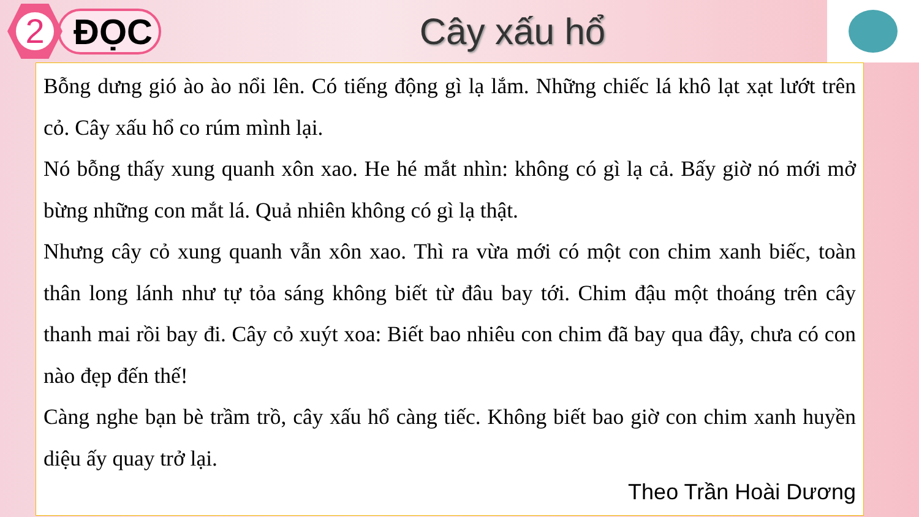2
ĐỌC Cây xấu hổ
Bỗng dưng gió ào ào nổi lên. Có tiếng động gì lạ lắm. Những chiếc lá khô lạt xạt lướt trên cỏ. Cây xấu hổ co rúm mình lại.
Nó bỗng thấy xung quanh xôn xao. He hé mắt nhìn: không có gì lạ cả. Bấy giờ nó mới mở bừng những con mắt lá. Quả nhiên không có gì lạ thật.
Nhưng cây cỏ xung quanh vẫn xôn xao. Thì ra vừa mới có một con chim xanh biếc, toàn thân long lánh như tự tỏa sáng không biết từ đâu bay tới. Chim đậu một thoáng trên cây thanh mai rồi bay đi. Cây cỏ xuýt xoa: Biết bao nhiêu con chim đã bay qua đây, chưa có con nào đẹp đến thế!
Càng nghe bạn bè trầm trồ, cây xấu hổ càng tiếc. Không biết bao giờ con chim xanh huyền diệu ấy quay trở lại.
Theo Trần Hoài Dương